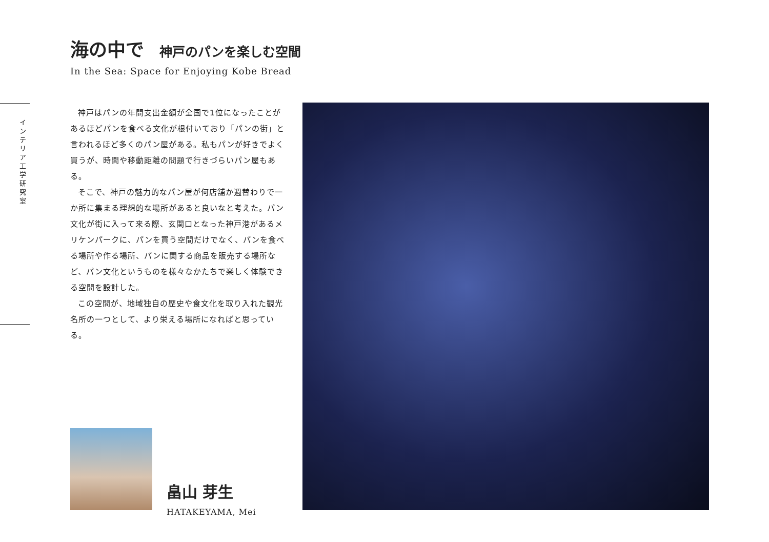インテリア工学研究室
海の中で 神戸のパンを楽しむ空間
In the Sea: Space for Enjoying Kobe Bread
神戸はパンの年間支出金額が全国で1位になったことがあるほどパンを食べる文化が根付いており「パンの街」と言われるほど多くのパン屋がある。私もパンが好きでよく買うが、時間や移動距離の問題で行きづらいパン屋もある。
そこで、神戸の魅力的なパン屋が何店舗か週替わりで一か所に集まる理想的な場所があると良いなと考えた。パン文化が街に入って来る際、玄関口となった神戸港があるメリケンパークに、パンを買う空間だけでなく、パンを食べる場所や作る場所、パンに関する商品を販売する場所など、パン文化というものを様々なかたちで楽しく体験できる空間を設計した。
この空間が、地域独自の歴史や食文化を取り入れた観光名所の一つとして、より栄える場所になればと思っている。
畠山 芽生
HATAKEYAMA, Mei